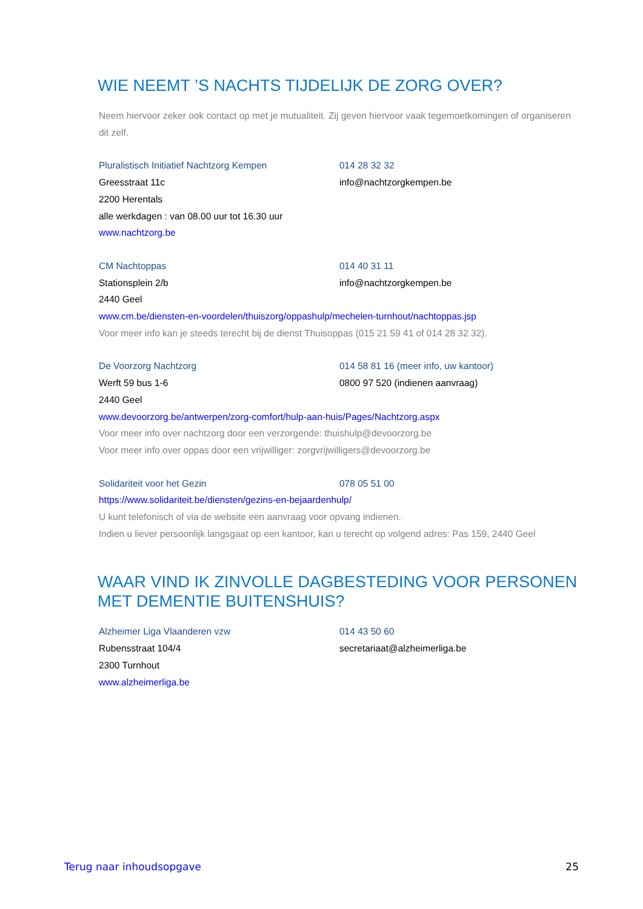WIE NEEMT ’S NACHTS TIJDELIJK DE ZORG OVER?
Neem hiervoor zeker ook contact op met je mutualiteit. Zij geven hiervoor vaak tegemoetkomingen of organiseren dit zelf.
Pluralistisch Initiatief Nachtzorg Kempen 014 28 32 32
Greesstraat 11c info@nachtzorgkempen.be
2200 Herentals
alle werkdagen : van 08.00 uur tot 16.30 uur
www.nachtzorg.be
CM Nachtoppas 014 40 31 11
Stationsplein 2/b info@nachtzorgkempen.be
2440 Geel
www.cm.be/diensten-en-voordelen/thuiszorg/oppashulp/mechelen-turnhout/nachtoppas.jsp
Voor meer info kan je steeds terecht bij de dienst Thuisoppas (015 21 59 41 of 014 28 32 32).
De Voorzorg Nachtzorg 014 58 81 16 (meer info, uw kantoor)
Werft 59 bus 1-6 0800 97 520 (indienen aanvraag)
2440 Geel
www.devoorzorg.be/antwerpen/zorg-comfort/hulp-aan-huis/Pages/Nachtzorg.aspx
Voor meer info over nachtzorg door een verzorgende: thuishulp@devoorzorg.be
Voor meer info over oppas door een vrijwilliger: zorgvrijwilligers@devoorzorg.be
Solidariteit voor het Gezin 078 05 51 00
https://www.solidariteit.be/diensten/gezins-en-bejaardenhulp/
U kunt telefonisch of via de website een aanvraag voor opvang indienen.
Indien u liever persoonlijk langsgaat op een kantoor, kan u terecht op volgend adres: Pas 159, 2440 Geel
WAAR VIND IK ZINVOLLE DAGBESTEDING VOOR PERSONEN MET DEMENTIE BUITENSHUIS?
Alzheimer Liga Vlaanderen vzw 014 43 50 60
Rubensstraat 104/4 secretariaat@alzheimerliga.be
2300 Turnhout
www.alzheimerliga.be
Terug naar inhoudsopgave 25